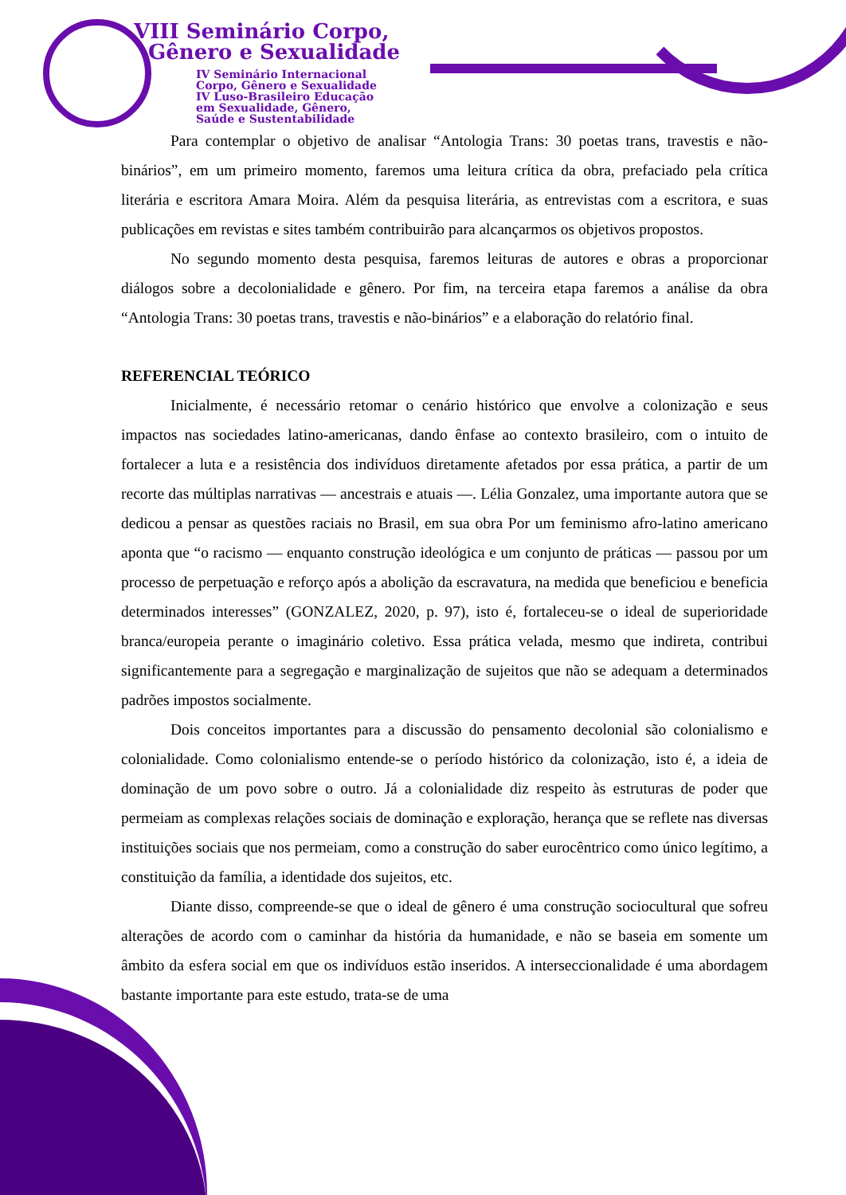VIII Seminário Corpo,
Gênero e Sexualidade
IV Seminário Internacional
Corpo, Gênero e Sexualidade
IV Luso-Brasileiro Educação
em Sexualidade, Gênero,
Saúde e Sustentabilidade
Para contemplar o objetivo de analisar “Antologia Trans: 30 poetas trans, travestis e não-binários”, em um primeiro momento, faremos uma leitura crítica da obra, prefaciado pela crítica literária e escritora Amara Moira. Além da pesquisa literária, as entrevistas com a escritora, e suas publicações em revistas e sites também contribuirão para alcançarmos os objetivos propostos.
No segundo momento desta pesquisa, faremos leituras de autores e obras a proporcionar diálogos sobre a decolonialidade e gênero. Por fim, na terceira etapa faremos a análise da obra “Antologia Trans: 30 poetas trans, travestis e não-binários” e a elaboração do relatório final.
REFERENCIAL TEÓRICO
Inicialmente, é necessário retomar o cenário histórico que envolve a colonização e seus impactos nas sociedades latino-americanas, dando ênfase ao contexto brasileiro, com o intuito de fortalecer a luta e a resistência dos indivíduos diretamente afetados por essa prática, a partir de um recorte das múltiplas narrativas — ancestrais e atuais —. Lélia Gonzalez, uma importante autora que se dedicou a pensar as questões raciais no Brasil, em sua obra Por um feminismo afro-latino americano aponta que “o racismo — enquanto construção ideológica e um conjunto de práticas — passou por um processo de perpetuação e reforço após a abolição da escravatura, na medida que beneficiou e beneficia determinados interesses” (GONZALEZ, 2020, p. 97), isto é, fortaleceu-se o ideal de superioridade branca/europeia perante o imaginário coletivo. Essa prática velada, mesmo que indireta, contribui significantemente para a segregação e marginalização de sujeitos que não se adequam a determinados padrões impostos socialmente.
Dois conceitos importantes para a discussão do pensamento decolonial são colonialismo e colonialidade. Como colonialismo entende-se o período histórico da colonização, isto é, a ideia de dominação de um povo sobre o outro. Já a colonialidade diz respeito às estruturas de poder que permeiam as complexas relações sociais de dominação e exploração, herança que se reflete nas diversas instituições sociais que nos permeiam, como a construção do saber eurocêntrico como único legítimo, a constituição da família, a identidade dos sujeitos, etc.
Diante disso, compreende-se que o ideal de gênero é uma construção sociocultural que sofreu alterações de acordo com o caminhar da história da humanidade, e não se baseia em somente um âmbito da esfera social em que os indivíduos estão inseridos. A interseccionalidade é uma abordagem bastante importante para este estudo, trata-se de uma